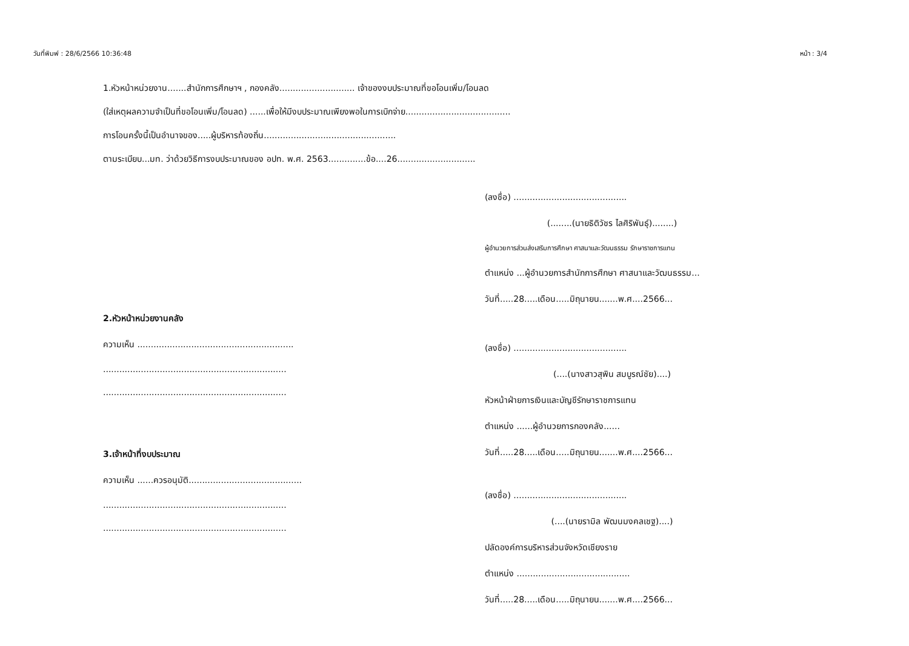วันที่พิมพ์ : 28/6/2566 10:36:48 หน้า : 3/4
1.หัวหน้าหน่วยงาน.......สำนักการศึกษาฯ , กองคลัง............................ เจ้าของงบประมาณที่ขอโอนเพิ่ม/โอนลด
(ใส่เหตุผลความจำเป็นที่ขอโอนเพิ่ม/โอนลด) ......เพื่อให้มีงบประมาณเพียงพอในการเบิกจ่าย.......................................
การโอนครั้งนี้เป็นอำนาจของ.....ผู้บริหารท้องถิ่น.................................................
ตามระเบียบ...มท. ว่าด้วยวิธีการงบประมาณของ อปท. พ.ศ. 2563..............ข้อ....26.............................
2.หัวหน้าหน่วยงานคลัง
ความเห็น ..........................................................
....................................................................
....................................................................
3.เจ้าหน้าที่งบประมาณ
ความเห็น ......ควรอนุมัติ..........................................
....................................................................
....................................................................
(ลงชื่อ) ..........................................
(........(นายธิติวัชร ไลศิริพันธุ์)........)
ผู้อำนวยการส่วนส่งเสริมการศึกษา ศาสนาและวัฒนธรรม รักษาราชการแทน
ตำแหน่ง ...ผู้อำนวยการสำนักการศึกษา ศาสนาและวัฒนธรรม...
วันที่.....28.....เดือน.....มิถุนายน.......พ.ศ....2566...
(ลงชื่อ) ..........................................
(....(นางสาวสุพิน สมบูรณ์ชัย)....)
หัวหน้าฝ่ายการเงินและบัญชีรักษาราชการแทน
ตำแหน่ง ......ผู้อำนวยการกองคลัง......
วันที่.....28.....เดือน.....มิถุนายน.......พ.ศ....2566...
(ลงชื่อ) ..........................................
(....(นายรามิล พัฒนมงคลเชฐ)....)
ปลัดองค์การบริหารส่วนจังหวัดเชียงราย
ตำแหน่ง ..........................................
วันที่.....28.....เดือน.....มิถุนายน.......พ.ศ....2566...